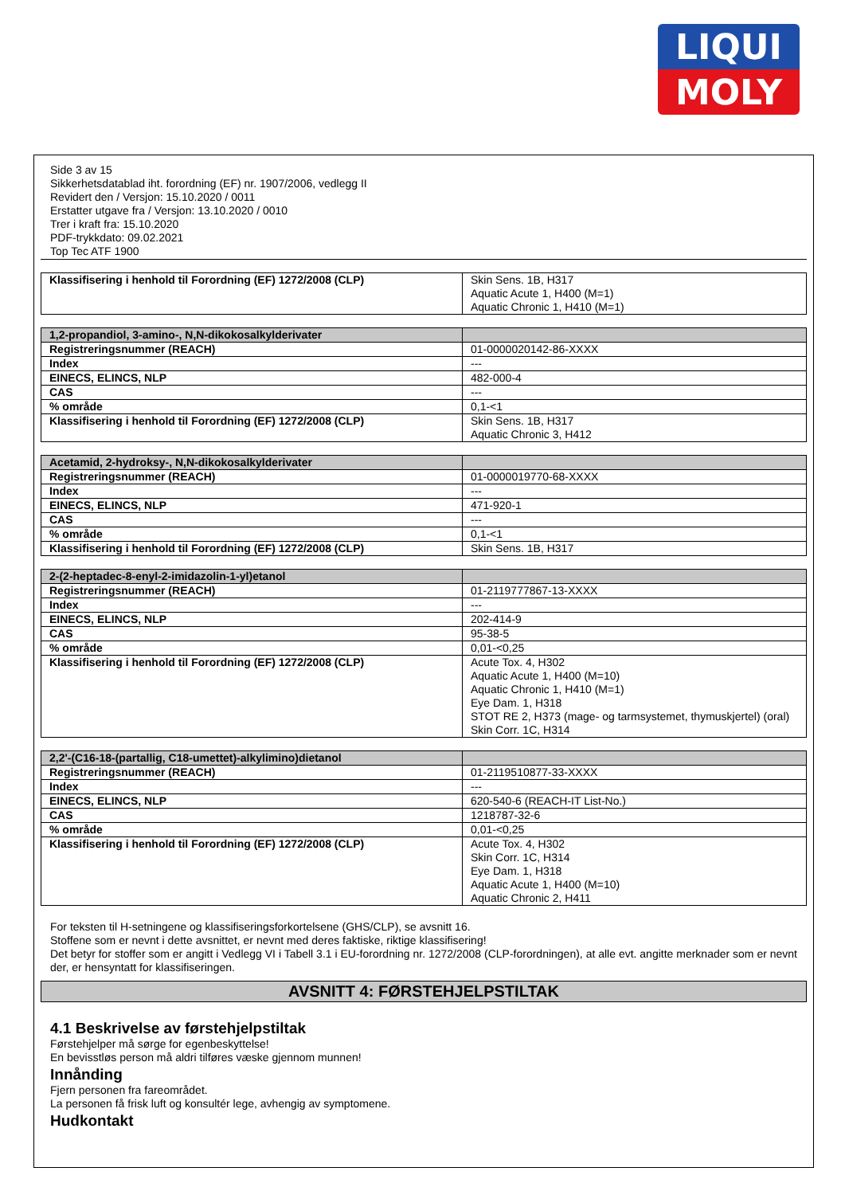LIQUI
MOLY
Side 3 av 15
Sikkerhetsdatablad iht. forordning (EF) nr. 1907/2006, vedlegg II
Revidert den / Versjon: 15.10.2020 / 0011
Erstatter utgave fra / Versjon: 13.10.2020 / 0010
Trer i kraft fra: 15.10.2020
PDF-trykkdato: 09.02.2021
Top Tec ATF 1900
| Klassifisering i henhold til Forordning (EF) 1272/2008 (CLP) | Skin Sens. 1B, H317 Aquatic Acute 1, H400 (M=1) Aquatic Chronic 1, H410 (M=1) |
| 1,2-propandiol, 3-amino-, N,N-dikokosalkylderivater | |
| Registreringsnummer (REACH) | 01-0000020142-86-XXXX |
| Index | --- |
| EINECS, ELINCS, NLP | 482-000-4 |
| CAS | --- |
| % område | 0,1-<1 |
| Klassifisering i henhold til Forordning (EF) 1272/2008 (CLP) | Skin Sens. 1B, H317 Aquatic Chronic 3, H412 |
| Acetamid, 2-hydroksy-, N,N-dikokosalkylderivater | |
| Registreringsnummer (REACH) | 01-0000019770-68-XXXX |
| Index | --- |
| EINECS, ELINCS, NLP | 471-920-1 |
| CAS | --- |
| % område | 0,1-<1 |
| Klassifisering i henhold til Forordning (EF) 1272/2008 (CLP) | Skin Sens. 1B, H317 |
| 2-(2-heptadec-8-enyl-2-imidazolin-1-yl)etanol | |
| Registreringsnummer (REACH) | 01-2119777867-13-XXXX |
| Index | --- |
| EINECS, ELINCS, NLP | 202-414-9 |
| CAS | 95-38-5 |
| % område | 0,01-<0,25 |
| Klassifisering i henhold til Forordning (EF) 1272/2008 (CLP) | Acute Tox. 4, H302 Aquatic Acute 1, H400 (M=10) Aquatic Chronic 1, H410 (M=1) Eye Dam. 1, H318 STOT RE 2, H373 (mage- og tarmsystemet, thymuskjertel) (oral) Skin Corr. 1C, H314 |
| 2,2'-(C16-18-(partallig, C18-umettet)-alkylimino)dietanol | |
| Registreringsnummer (REACH) | 01-2119510877-33-XXXX |
| Index | --- |
| EINECS, ELINCS, NLP | 620-540-6 (REACH-IT List-No.) |
| CAS | 1218787-32-6 |
| % område | 0,01-<0,25 |
| Klassifisering i henhold til Forordning (EF) 1272/2008 (CLP) | Acute Tox. 4, H302 Skin Corr. 1C, H314 Eye Dam. 1, H318 Aquatic Acute 1, H400 (M=10) Aquatic Chronic 2, H411 |
For teksten til H-setningene og klassifiseringsforkortelsene (GHS/CLP), se avsnitt 16.
Stoffene som er nevnt i dette avsnittet, er nevnt med deres faktiske, riktige klassifisering!
Det betyr for stoffer som er angitt i Vedlegg VI i Tabell 3.1 i EU-forordning nr. 1272/2008 (CLP-forordningen), at alle evt. angitte merknader som er nevnt der, er hensyntatt for klassifiseringen.
AVSNITT 4: FØRSTEHJELPSTILTAK
4.1 Beskrivelse av førstehjelpstiltak
Førstehjelper må sørge for egenbeskyttelse!
En bevisstløs person må aldri tilføres væske gjennom munnen!
Innånding
Fjern personen fra fareområdet.
La personen få frisk luft og konsultér lege, avhengig av symptomene.
Hudkontakt